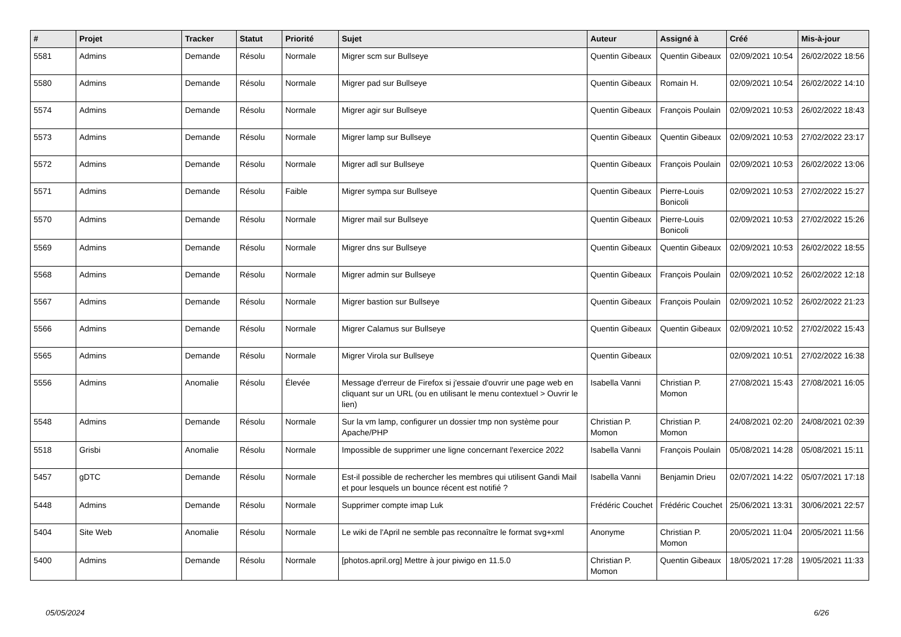| # | Projet | Tracker | Statut | Priorité | Sujet | Auteur | Assigné à | Créé | Mis-à-jour |
| --- | --- | --- | --- | --- | --- | --- | --- | --- | --- |
| 5581 | Admins | Demande | Résolu | Normale | Migrer scm sur Bullseye | Quentin Gibeaux | Quentin Gibeaux | 02/09/2021 10:54 | 26/02/2022 18:56 |
| 5580 | Admins | Demande | Résolu | Normale | Migrer pad sur Bullseye | Quentin Gibeaux | Romain H. | 02/09/2021 10:54 | 26/02/2022 14:10 |
| 5574 | Admins | Demande | Résolu | Normale | Migrer agir sur Bullseye | Quentin Gibeaux | François Poulain | 02/09/2021 10:53 | 26/02/2022 18:43 |
| 5573 | Admins | Demande | Résolu | Normale | Migrer lamp sur Bullseye | Quentin Gibeaux | Quentin Gibeaux | 02/09/2021 10:53 | 27/02/2022 23:17 |
| 5572 | Admins | Demande | Résolu | Normale | Migrer adl sur Bullseye | Quentin Gibeaux | François Poulain | 02/09/2021 10:53 | 26/02/2022 13:06 |
| 5571 | Admins | Demande | Résolu | Faible | Migrer sympa sur Bullseye | Quentin Gibeaux | Pierre-Louis Bonicoli | 02/09/2021 10:53 | 27/02/2022 15:27 |
| 5570 | Admins | Demande | Résolu | Normale | Migrer mail sur Bullseye | Quentin Gibeaux | Pierre-Louis Bonicoli | 02/09/2021 10:53 | 27/02/2022 15:26 |
| 5569 | Admins | Demande | Résolu | Normale | Migrer dns sur Bullseye | Quentin Gibeaux | Quentin Gibeaux | 02/09/2021 10:53 | 26/02/2022 18:55 |
| 5568 | Admins | Demande | Résolu | Normale | Migrer admin sur Bullseye | Quentin Gibeaux | François Poulain | 02/09/2021 10:52 | 26/02/2022 12:18 |
| 5567 | Admins | Demande | Résolu | Normale | Migrer bastion sur Bullseye | Quentin Gibeaux | François Poulain | 02/09/2021 10:52 | 26/02/2022 21:23 |
| 5566 | Admins | Demande | Résolu | Normale | Migrer Calamus sur Bullseye | Quentin Gibeaux | Quentin Gibeaux | 02/09/2021 10:52 | 27/02/2022 15:43 |
| 5565 | Admins | Demande | Résolu | Normale | Migrer Virola sur Bullseye | Quentin Gibeaux | | 02/09/2021 10:51 | 27/02/2022 16:38 |
| 5556 | Admins | Anomalie | Résolu | Élevée | Message d'erreur de Firefox si j'essaie d'ouvrir une page web en cliquant sur un URL (ou en utilisant le menu contextuel > Ouvrir le lien) | Isabella Vanni | Christian P. Momon | 27/08/2021 15:43 | 27/08/2021 16:05 |
| 5548 | Admins | Demande | Résolu | Normale | Sur la vm lamp, configurer un dossier tmp non système pour Apache/PHP | Christian P. Momon | Christian P. Momon | 24/08/2021 02:20 | 24/08/2021 02:39 |
| 5518 | Grisbi | Anomalie | Résolu | Normale | Impossible de supprimer une ligne concernant l'exercice 2022 | Isabella Vanni | François Poulain | 05/08/2021 14:28 | 05/08/2021 15:11 |
| 5457 | gDTC | Demande | Résolu | Normale | Est-il possible de rechercher les membres qui utilisent Gandi Mail et pour lesquels un bounce récent est notifié ? | Isabella Vanni | Benjamin Drieu | 02/07/2021 14:22 | 05/07/2021 17:18 |
| 5448 | Admins | Demande | Résolu | Normale | Supprimer compte imap Luk | Frédéric Couchet | Frédéric Couchet | 25/06/2021 13:31 | 30/06/2021 22:57 |
| 5404 | Site Web | Anomalie | Résolu | Normale | Le wiki de l'April ne semble pas reconnaître le format svg+xml | Anonyme | Christian P. Momon | 20/05/2021 11:04 | 20/05/2021 11:56 |
| 5400 | Admins | Demande | Résolu | Normale | [photos.april.org] Mettre à jour piwigo en 11.5.0 | Christian P. Momon | Quentin Gibeaux | 18/05/2021 17:28 | 19/05/2021 11:33 |
05/05/2024 6/26